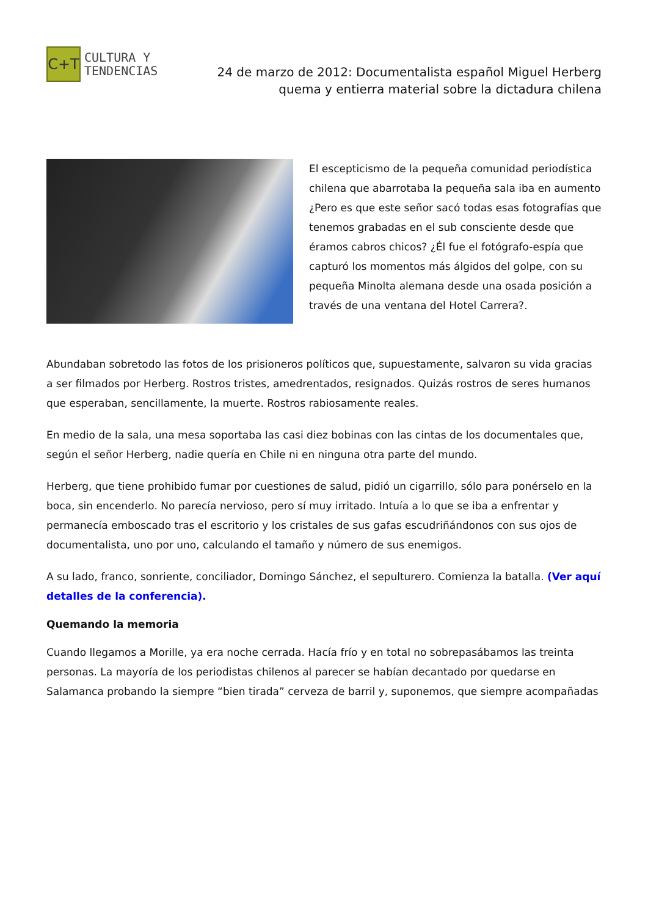C+T
CULTURA Y
TENDENCIAS
24 de marzo de 2012: Documentalista español Miguel Herberg quema y entierra material sobre la dictadura chilena
El escepticismo de la pequeña comunidad periodística chilena que abarrotaba la pequeña sala iba en aumento ¿Pero es que este señor sacó todas esas fotografías que tenemos grabadas en el sub consciente desde que éramos cabros chicos? ¿Él fue el fotógrafo-espía que capturó los momentos más álgidos del golpe, con su pequeña Minolta alemana desde una osada posición a través de una ventana del Hotel Carrera?.
Abundaban sobretodo las fotos de los prisioneros políticos que, supuestamente, salvaron su vida gracias a ser filmados por Herberg. Rostros tristes, amedrentados, resignados. Quizás rostros de seres humanos que esperaban, sencillamente, la muerte. Rostros rabiosamente reales.
En medio de la sala, una mesa soportaba las casi diez bobinas con las cintas de los documentales que, según el señor Herberg, nadie quería en Chile ni en ninguna otra parte del mundo.
Herberg, que tiene prohibido fumar por cuestiones de salud, pidió un cigarrillo, sólo para ponérselo en la boca, sin encenderlo. No parecía nervioso, pero sí muy irritado. Intuía a lo que se iba a enfrentar y permanecía emboscado tras el escritorio y los cristales de sus gafas escudriñándonos con sus ojos de documentalista, uno por uno, calculando el tamaño y número de sus enemigos.
A su lado, franco, sonriente, conciliador, Domingo Sánchez, el sepulturero. Comienza la batalla. (Ver aquí detalles de la conferencia).
Quemando la memoria
Cuando llegamos a Morille, ya era noche cerrada. Hacía frío y en total no sobrepasábamos las treinta personas. La mayoría de los periodistas chilenos al parecer se habían decantado por quedarse en Salamanca probando la siempre “bien tirada” cerveza de barril y, suponemos, que siempre acompañadas